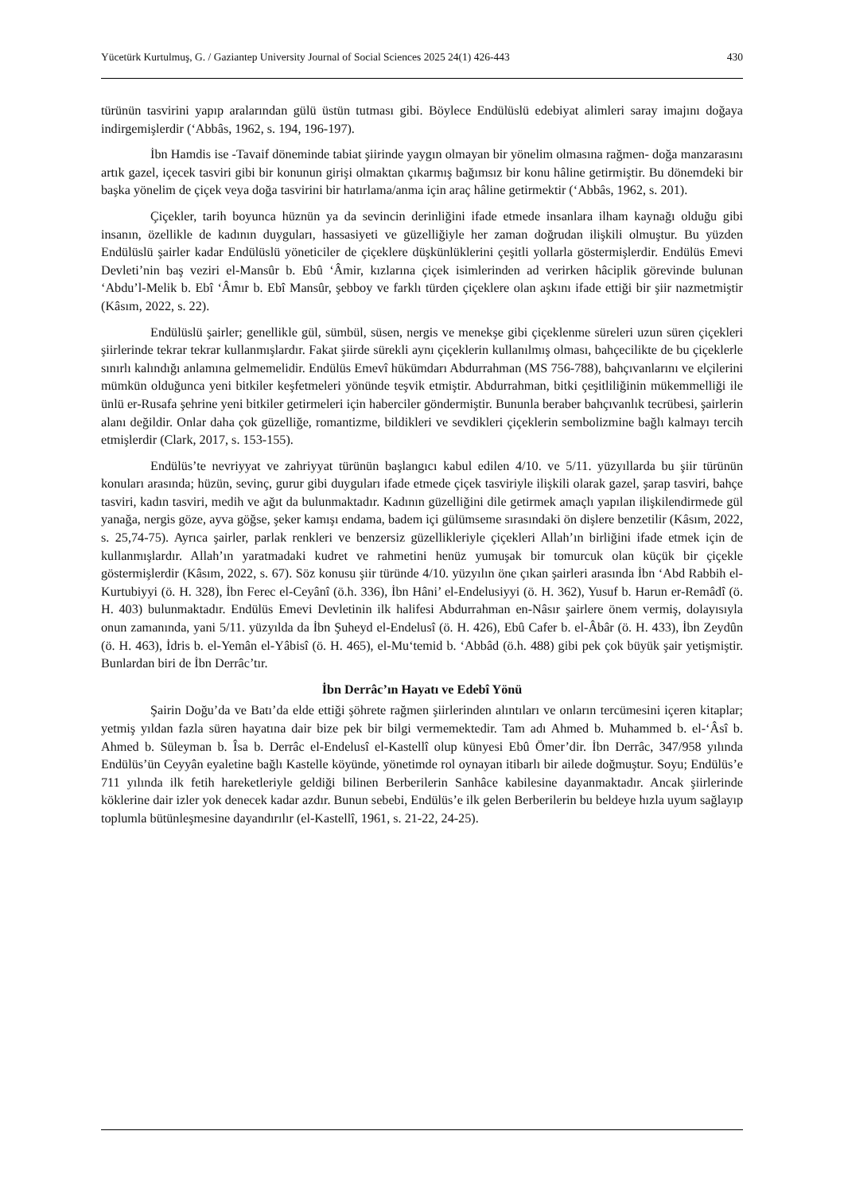Yücetürk Kurtulmuş, G. / Gaziantep University Journal of Social Sciences 2025 24(1) 426-443 430
türünün tasvirini yapıp aralarından gülü üstün tutması gibi. Böylece Endülüslü edebiyat alimleri saray imajını doğaya indirgemişlerdir (‘Abbâs, 1962, s. 194, 196-197).
İbn Hamdis ise -Tavaif döneminde tabiat şiirinde yaygın olmayan bir yönelim olmasına rağmen- doğa manzarasını artık gazel, içecek tasviri gibi bir konunun girişi olmaktan çıkarmış bağımsız bir konu hâline getirmiştir. Bu dönemdeki bir başka yönelim de çiçek veya doğa tasvirini bir hatırlama/anma için araç hâline getirmektir (‘Abbâs, 1962, s. 201).
Çiçekler, tarih boyunca hüznün ya da sevincin derinliğini ifade etmede insanlara ilham kaynağı olduğu gibi insanın, özellikle de kadının duyguları, hassasiyeti ve güzelliğiyle her zaman doğrudan ilişkili olmuştur. Bu yüzden Endülüslü şairler kadar Endülüslü yöneticiler de çiçeklere düşkünlüklerini çeşitli yollarla göstermişlerdir. Endülüs Emevi Devleti’nin baş veziri el-Mansûr b. Ebû ‘Âmir, kızlarına çiçek isimlerinden ad verirken hâciplik görevinde bulunan ‘Abdu’l-Melik b. Ebî ‘Âmır b. Ebî Mansûr, şebboy ve farklı türden çiçeklere olan aşkını ifade ettiği bir şiir nazmetmiştir (Kâsım, 2022, s. 22).
Endülüslü şairler; genellikle gül, sümbül, süsen, nergis ve menekşe gibi çiçeklenme süreleri uzun süren çiçekleri şiirlerinde tekrar tekrar kullanmışlardır. Fakat şiirde sürekli aynı çiçeklerin kullanılmış olması, bahçecilikte de bu çiçeklerle sınırlı kalındığı anlamına gelmemelidir. Endülüs Emevî hükümdarı Abdurrahman (MS 756-788), bahçıvanlarını ve elçilerini mümkün olduğunca yeni bitkiler keşfetmeleri yönünde teşvik etmiştir. Abdurrahman, bitki çeşitliliğinin mükemmelliği ile ünlü er-Rusafa şehrine yeni bitkiler getirmeleri için haberciler göndermiştir. Bununla beraber bahçıvanlık tecrübesi, şairlerin alanı değildir. Onlar daha çok güzelliğe, romantizme, bildikleri ve sevdikleri çiçeklerin sembolizmine bağlı kalmayı tercih etmişlerdir (Clark, 2017, s. 153-155).
Endülüs’te nevriyyat ve zahriyyat türünün başlangıcı kabul edilen 4/10. ve 5/11. yüzyıllarda bu şiir türünün konuları arasında; hüzün, sevinç, gurur gibi duyguları ifade etmede çiçek tasviriyle ilişkili olarak gazel, şarap tasviri, bahçe tasviri, kadın tasviri, medih ve ağıt da bulunmaktadır. Kadının güzelliğini dile getirmek amaçlı yapılan ilişkilendirmede gül yanağa, nergis göze, ayva göğse, şeker kamışı endama, badem içi gülümseme sırasındaki ön dişlere benzetilir (Kâsım, 2022, s. 25,74-75). Ayrıca şairler, parlak renkleri ve benzersiz güzellikleriyle çiçekleri Allah’ın birliğini ifade etmek için de kullanmışlardır. Allah’ın yaratmadaki kudret ve rahmetini henüz yumuşak bir tomurcuk olan küçük bir çiçekle göstermişlerdir (Kâsım, 2022, s. 67). Söz konusu şiir türünde 4/10. yüzyılın öne çıkan şairleri arasında İbn ‘Abd Rabbih el-Kurtubiyyi (ö. H. 328), İbn Ferec el-Ceyânî (ö.h. 336), İbn Hâni’ el-Endelusiyyi (ö. H. 362), Yusuf b. Harun er-Remâdî (ö. H. 403) bulunmaktadır. Endülüs Emevi Devletinin ilk halifesi Abdurrahman en-Nâsır şairlere önem vermiş, dolayısıyla onun zamanında, yani 5/11. yüzyılda da İbn Şuheyd el-Endelusî (ö. H. 426), Ebû Cafer b. el-Âbâr (ö. H. 433), İbn Zeydûn (ö. H. 463), İdris b. el-Yemân el-Yâbisî (ö. H. 465), el-Mu‘temid b. ‘Abbâd (ö.h. 488) gibi pek çok büyük şair yetişmiştir. Bunlardan biri de İbn Derrâc’tır.
İbn Derrâc’ın Hayatı ve Edebî Yönü
Şairin Doğu’da ve Batı’da elde ettiği şöhrete rağmen şiirlerinden alıntıları ve onların tercümesini içeren kitaplar; yetmiş yıldan fazla süren hayatına dair bize pek bir bilgi vermemektedir. Tam adı Ahmed b. Muhammed b. el-‘Âsî b. Ahmed b. Süleyman b. Îsa b. Derrâc el-Endelusî el-Kastellî olup künyesi Ebû Ömer’dir. İbn Derrâc, 347/958 yılında Endülüs’ün Ceyyân eyaletine bağlı Kastelle köyünde, yönetimde rol oynayan itibarlı bir ailede doğmuştur. Soyu; Endülüs’e 711 yılında ilk fetih hareketleriyle geldiği bilinen Berberilerin Sanhâce kabilesine dayanmaktadır. Ancak şiirlerinde köklerine dair izler yok denecek kadar azdır. Bunun sebebi, Endülüs’e ilk gelen Berberilerin bu beldeye hızla uyum sağlayıp toplumla bütünleşmesine dayandırılır (el-Kastellî, 1961, s. 21-22, 24-25).